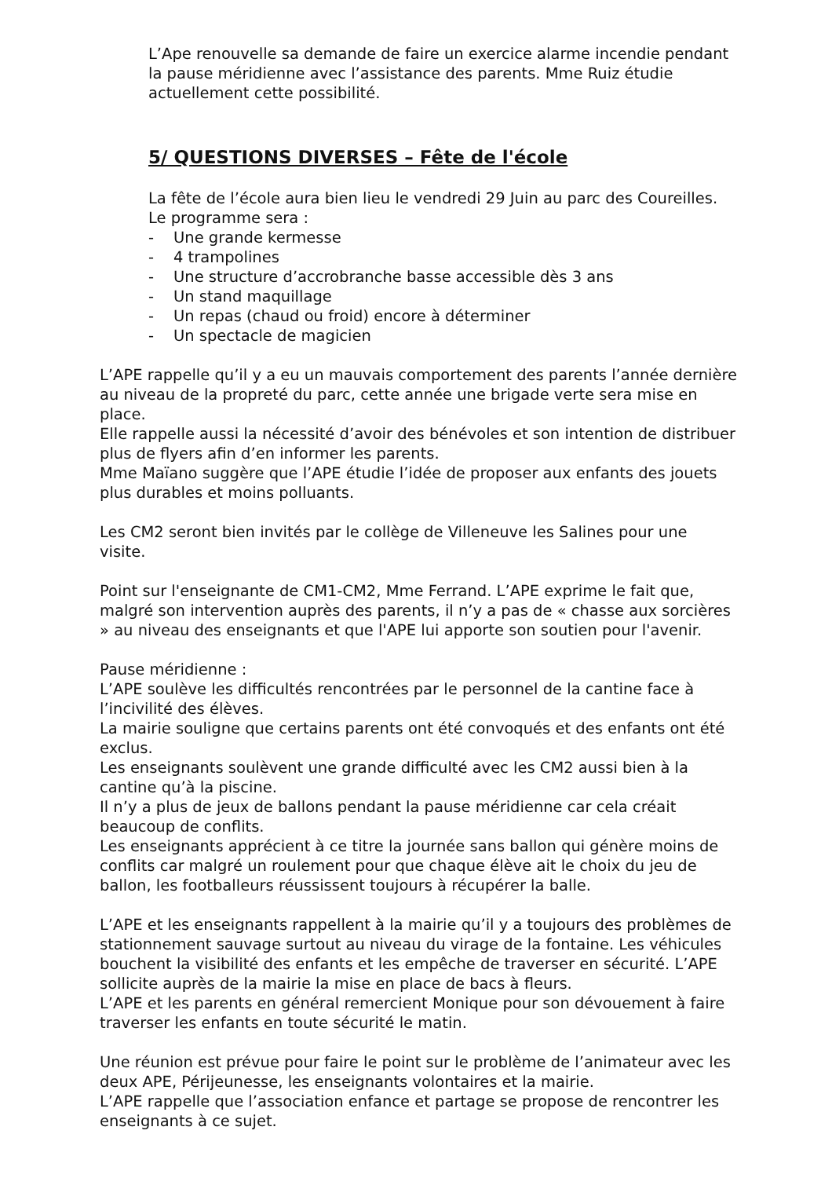L’Ape renouvelle sa demande de faire un exercice alarme incendie pendant la pause méridienne avec l’assistance des parents. Mme Ruiz étudie actuellement cette possibilité.
5/ QUESTIONS DIVERSES – Fête de l'école
La fête de l’école aura bien lieu le vendredi 29 Juin au parc des Coureilles.
Le programme sera :
- Une grande kermesse
- 4 trampolines
- Une structure d’accrobranche basse accessible dès 3 ans
- Un stand maquillage
- Un repas (chaud ou froid) encore à déterminer
- Un spectacle de magicien
L’APE rappelle qu’il y a eu un mauvais comportement des parents l’année dernière au niveau de la propreté du parc, cette année une brigade verte sera mise en place.
Elle rappelle aussi la nécessité d’avoir des bénévoles et son intention de distribuer plus de flyers afin d’en informer les parents.
Mme Maïano suggère que l’APE étudie l’idée de proposer aux enfants des jouets plus durables et moins polluants.
Les CM2 seront bien invités par le collège de Villeneuve les Salines pour une visite.
Point sur l'enseignante de CM1-CM2, Mme Ferrand. L’APE exprime le fait que, malgré son intervention auprès des parents, il n’y a pas de « chasse aux sorcières » au niveau des enseignants et que l'APE lui apporte son soutien pour l'avenir.
Pause méridienne :
L’APE soulève les difficultés rencontrées par le personnel de la cantine face à l’incivilité des élèves.
La mairie souligne que certains parents ont été convoqués et des enfants ont été exclus.
Les enseignants soulèvent une grande difficulté avec les CM2 aussi bien à la cantine qu’à la piscine.
Il n’y a plus de jeux de ballons pendant la pause méridienne car cela créait beaucoup de conflits.
Les enseignants apprécient à ce titre la journée sans ballon qui génère moins de conflits car malgré un roulement pour que chaque élève ait le choix du jeu de ballon, les footballeurs réussissent toujours à récupérer la balle.
L’APE et les enseignants rappellent à la mairie qu’il y a toujours des problèmes de stationnement sauvage surtout au niveau du virage de la fontaine. Les véhicules bouchent la visibilité des enfants et les empêche de traverser en sécurité. L’APE sollicite auprès de la mairie la mise en place de bacs à fleurs.
L’APE et les parents en général remercient Monique pour son dévouement à faire traverser les enfants en toute sécurité le matin.
Une réunion est prévue pour faire le point sur le problème de l’animateur avec les deux APE, Périjeunesse, les enseignants volontaires et la mairie.
L’APE rappelle que l’association enfance et partage se propose de rencontrer les enseignants à ce sujet.